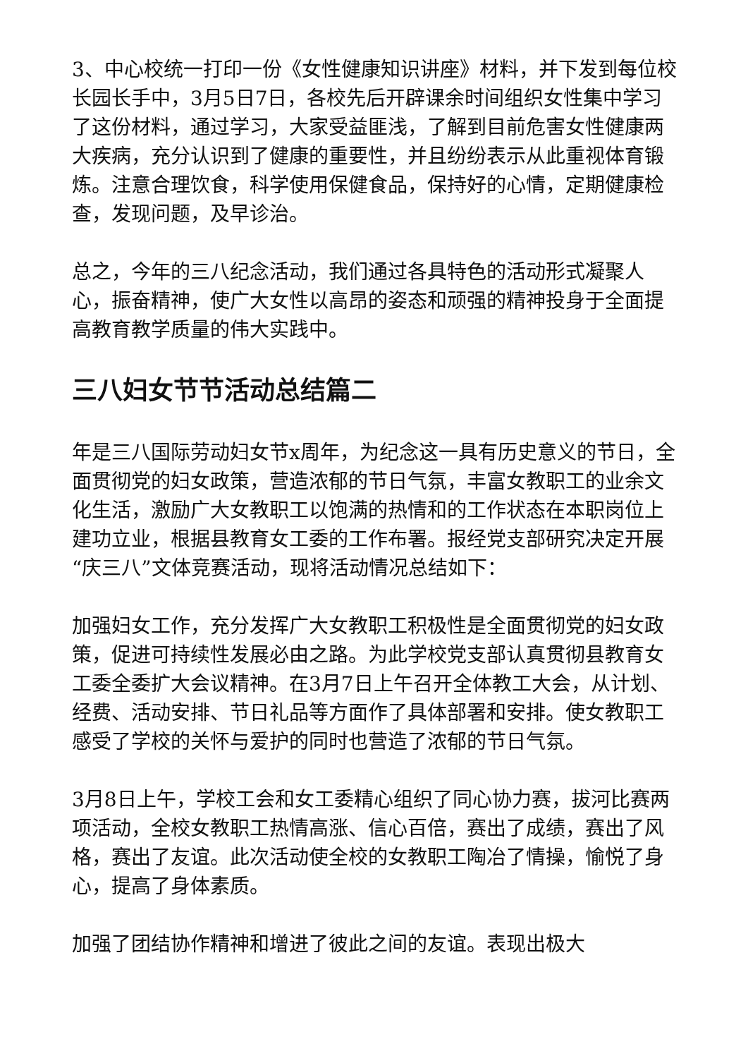3、中心校统一打印一份《女性健康知识讲座》材料，并下发到每位校长园长手中，3月5日7日，各校先后开辟课余时间组织女性集中学习了这份材料，通过学习，大家受益匪浅，了解到目前危害女性健康两大疾病，充分认识到了健康的重要性，并且纷纷表示从此重视体育锻炼。注意合理饮食，科学使用保健食品，保持好的心情，定期健康检查，发现问题，及早诊治。
总之，今年的三八纪念活动，我们通过各具特色的活动形式凝聚人心，振奋精神，使广大女性以高昂的姿态和顽强的精神投身于全面提高教育教学质量的伟大实践中。
三八妇女节节活动总结篇二
年是三八国际劳动妇女节x周年，为纪念这一具有历史意义的节日，全面贯彻党的妇女政策，营造浓郁的节日气氛，丰富女教职工的业余文化生活，激励广大女教职工以饱满的热情和的工作状态在本职岗位上建功立业，根据县教育女工委的工作布署。报经党支部研究决定开展“庆三八”文体竞赛活动，现将活动情况总结如下：
加强妇女工作，充分发挥广大女教职工积极性是全面贯彻党的妇女政策，促进可持续性发展必由之路。为此学校党支部认真贯彻县教育女工委全委扩大会议精神。在3月7日上午召开全体教工大会，从计划、经费、活动安排、节日礼品等方面作了具体部署和安排。使女教职工感受了学校的关怀与爱护的同时也营造了浓郁的节日气氛。
3月8日上午，学校工会和女工委精心组织了同心协力赛，拔河比赛两项活动，全校女教职工热情高涨、信心百倍，赛出了成绩，赛出了风格，赛出了友谊。此次活动使全校的女教职工陶冶了情操，愉悦了身心，提高了身体素质。
加强了团结协作精神和增进了彼此之间的友谊。表现出极大